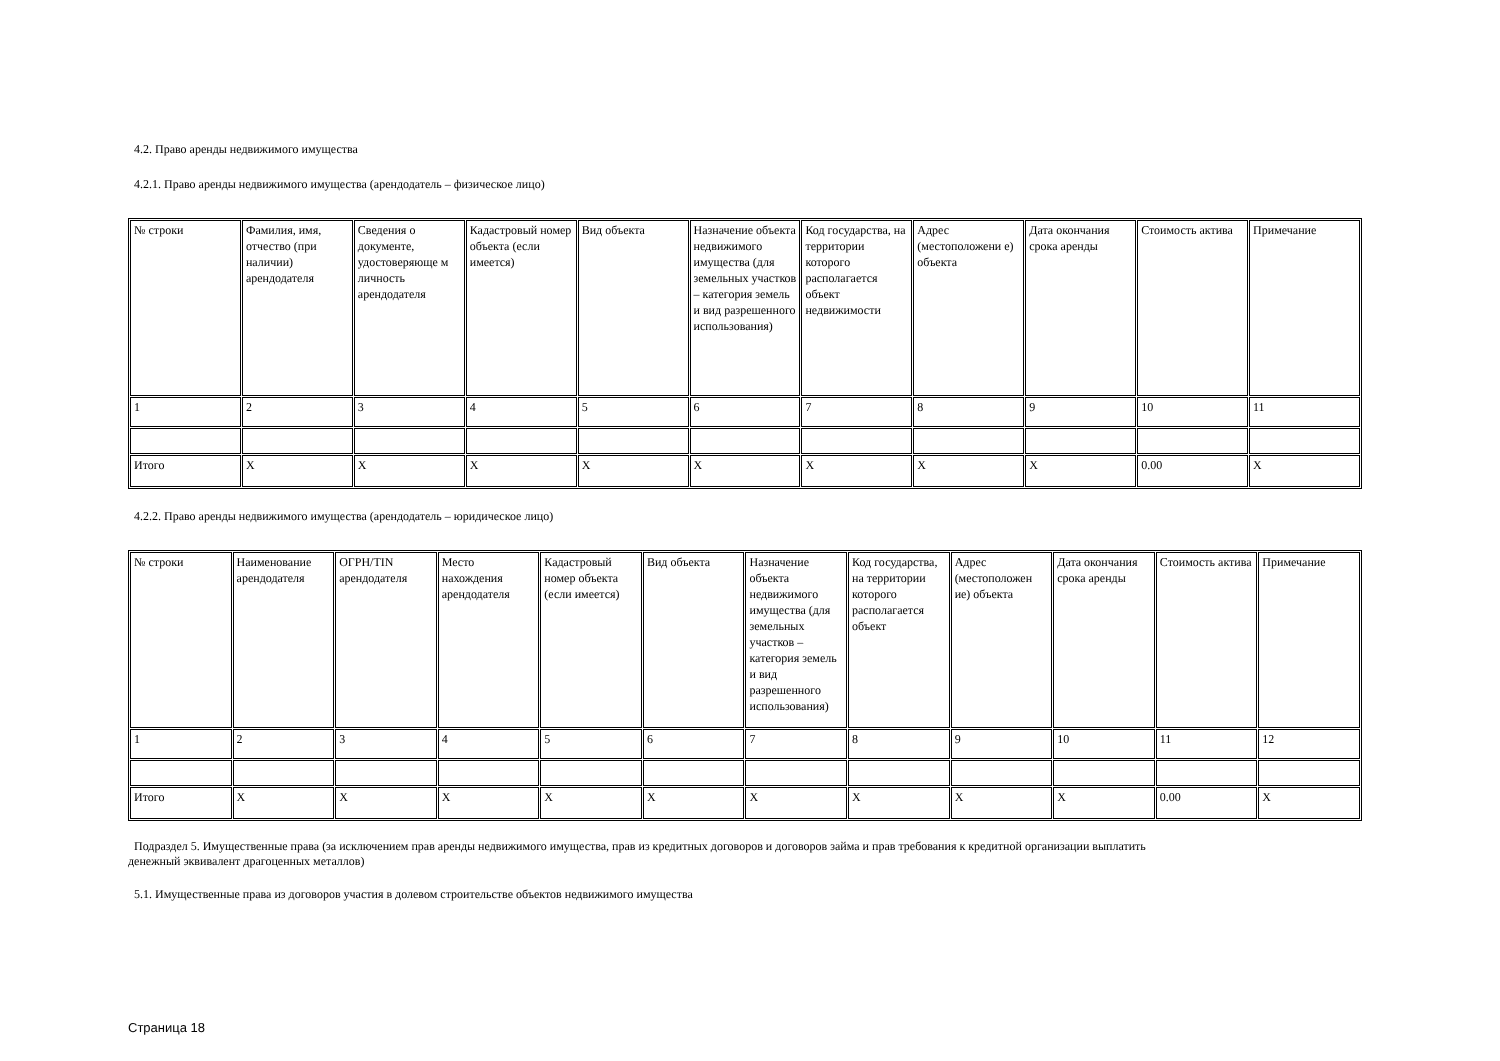4.2. Право аренды недвижимого имущества
4.2.1. Право аренды недвижимого имущества (арендодатель – физическое лицо)
| № строки | Фамилия, имя, отчество (при наличии) арендодателя | Сведения о документе, удостоверяюще м личность арендодателя | Кадастровый номер объекта (если имеется) | Вид объекта | Назначение объекта недвижимого имущества (для земельных участков – категория земель и вид разрешенного использования) | Код государства, на территории которого располагается объект недвижимости | Адрес (местоположени е) объекта | Дата окончания срока аренды | Стоимость актива | Примечание |
| 1 | 2 | 3 | 4 | 5 | 6 | 7 | 8 | 9 | 10 | 11 |
| Итого | X | X | X | X | X | X | X | X | 0.00 | X |
4.2.2. Право аренды недвижимого имущества (арендодатель – юридическое лицо)
| № строки | Наименование арендодателя | ОГРН/TIN арендодателя | Место нахождения арендодателя | Кадастровый номер объекта (если имеется) | Вид объекта | Назначение объекта недвижимого имущества (для земельных участков – категория земель и вид разрешенного использования) | Код государства, на территории которого располагается объект | Адрес (местоположен ие) объекта | Дата окончания срока аренды | Стоимость актива | Примечание |
| 1 | 2 | 3 | 4 | 5 | 6 | 7 | 8 | 9 | 10 | 11 | 12 |
| Итого | X | X | X | X | X | X | X | X | X | 0.00 | X |
Подраздел 5. Имущественные права (за исключением прав аренды недвижимого имущества, прав из кредитных договоров и договоров займа и прав требования к кредитной организации выплатить
денежный эквивалент драгоценных металлов)
5.1. Имущественные права из договоров участия в долевом строительстве объектов недвижимого имущества
Страница 18